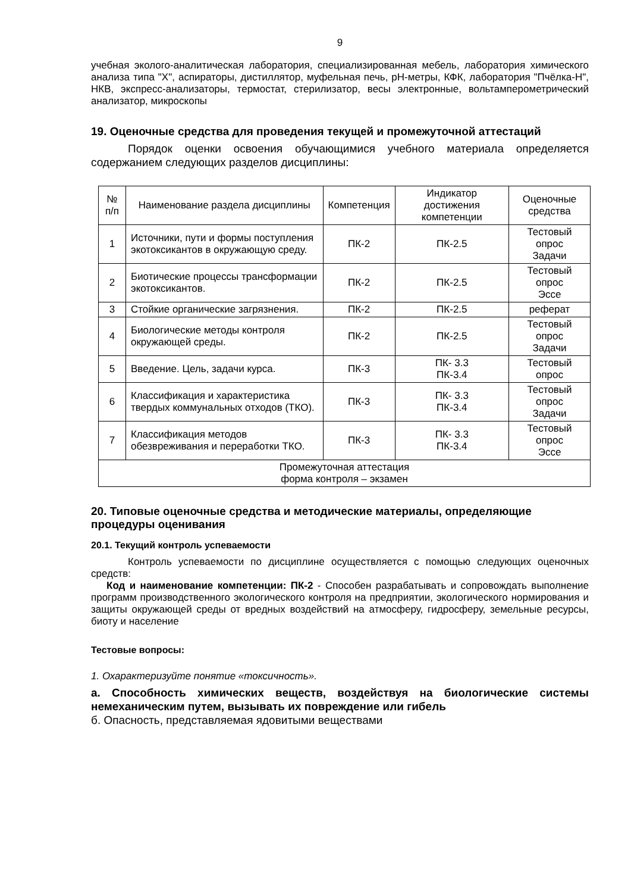9
учебная эколого-аналитическая лаборатория, специализированная мебель, лаборатория химического анализа типа "Х", аспираторы, дистиллятор, муфельная печь, рН-метры, КФК, лаборатория "Пчёлка-Н", НКВ, экспресс-анализаторы, термостат, стерилизатор, весы электронные, вольтамперометрический анализатор, микроскопы
19. Оценочные средства для проведения текущей и промежуточной аттестаций
Порядок оценки освоения обучающимися учебного материала определяется содержанием следующих разделов дисциплины:
| № п/п | Наименование раздела дисциплины | Компетенция | Индикатор достижения компетенции | Оценочные средства |
| --- | --- | --- | --- | --- |
| 1 | Источники, пути и формы поступления экотоксикантов в окружающую среду. | ПК-2 | ПК-2.5 | Тестовый опрос Задачи |
| 2 | Биотические процессы трансформации экотоксикантов. | ПК-2 | ПК-2.5 | Тестовый опрос Эссе |
| 3 | Стойкие органические загрязнения. | ПК-2 | ПК-2.5 | реферат |
| 4 | Биологические методы контроля окружающей среды. | ПК-2 | ПК-2.5 | Тестовый опрос Задачи |
| 5 | Введение. Цель, задачи курса. | ПК-3 | ПК- 3.3 ПК-3.4 | Тестовый опрос |
| 6 | Классификация и характеристика твердых коммунальных отходов (ТКО). | ПК-3 | ПК- 3.3 ПК-3.4 | Тестовый опрос Задачи |
| 7 | Классификация методов обезвреживания и переработки ТКО. | ПК-3 | ПК- 3.3 ПК-3.4 | Тестовый опрос Эссе |
| Промежуточная аттестация форма контроля – экзамен | | | | |
20. Типовые оценочные средства и методические материалы, определяющие процедуры оценивания
20.1. Текущий контроль успеваемости
Контроль успеваемости по дисциплине осуществляется с помощью следующих оценочных средств:
Код и наименование компетенции: ПК-2 - Способен разрабатывать и сопровождать выполнение программ производственного экологического контроля на предприятии, экологического нормирования и защиты окружающей среды от вредных воздействий на атмосферу, гидросферу, земельные ресурсы, биоту и население
Тестовые вопросы:
1. Охарактеризуйте понятие «токсичность».
а. Способность химических веществ, воздействуя на биологические системы немеханическим путем, вызывать их повреждение или гибель
б. Опасность, представляемая ядовитыми веществами